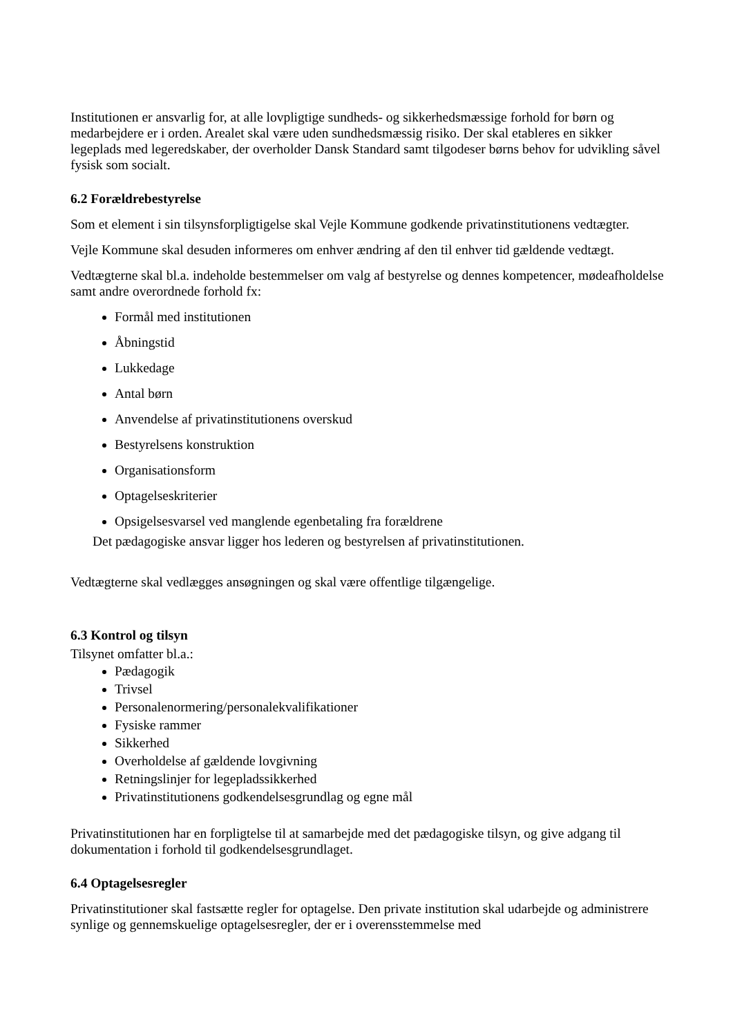Institutionen er ansvarlig for, at alle lovpligtige sundheds- og sikkerhedsmæssige forhold for børn og medarbejdere er i orden. Arealet skal være uden sundhedsmæssig risiko. Der skal etableres en sikker legeplads med legeredskaber, der overholder Dansk Standard samt tilgodeser børns behov for udvikling såvel fysisk som socialt.
6.2 Forældrebestyrelse
Som et element i sin tilsynsforpligtigelse skal Vejle Kommune godkende privatinstitutionens vedtægter.
Vejle Kommune skal desuden informeres om enhver ændring af den til enhver tid gældende vedtægt.
Vedtægterne skal bl.a. indeholde bestemmelser om valg af bestyrelse og dennes kompetencer, mødeafholdelse samt andre overordnede forhold fx:
Formål med institutionen
Åbningstid
Lukkedage
Antal børn
Anvendelse af privatinstitutionens overskud
Bestyrelsens konstruktion
Organisationsform
Optagelseskriterier
Opsigelsesvarsel ved manglende egenbetaling fra forældrene
Det pædagogiske ansvar ligger hos lederen og bestyrelsen af privatinstitutionen.
Vedtægterne skal vedlægges ansøgningen og skal være offentlige tilgængelige.
6.3 Kontrol og tilsyn
Tilsynet omfatter bl.a.:
Pædagogik
Trivsel
Personalenormering/personalekvalifikationer
Fysiske rammer
Sikkerhed
Overholdelse af gældende lovgivning
Retningslinjer for legepladssikkerhed
Privatinstitutionens godkendelsesgrundlag og egne mål
Privatinstitutionen har en forpligtelse til at samarbejde med det pædagogiske tilsyn, og give adgang til dokumentation i forhold til godkendelsesgrundlaget.
6.4 Optagelsesregler
Privatinstitutioner skal fastsætte regler for optagelse. Den private institution skal udarbejde og administrere synlige og gennemskuelige optagelsesregler, der er i overensstemmelse med